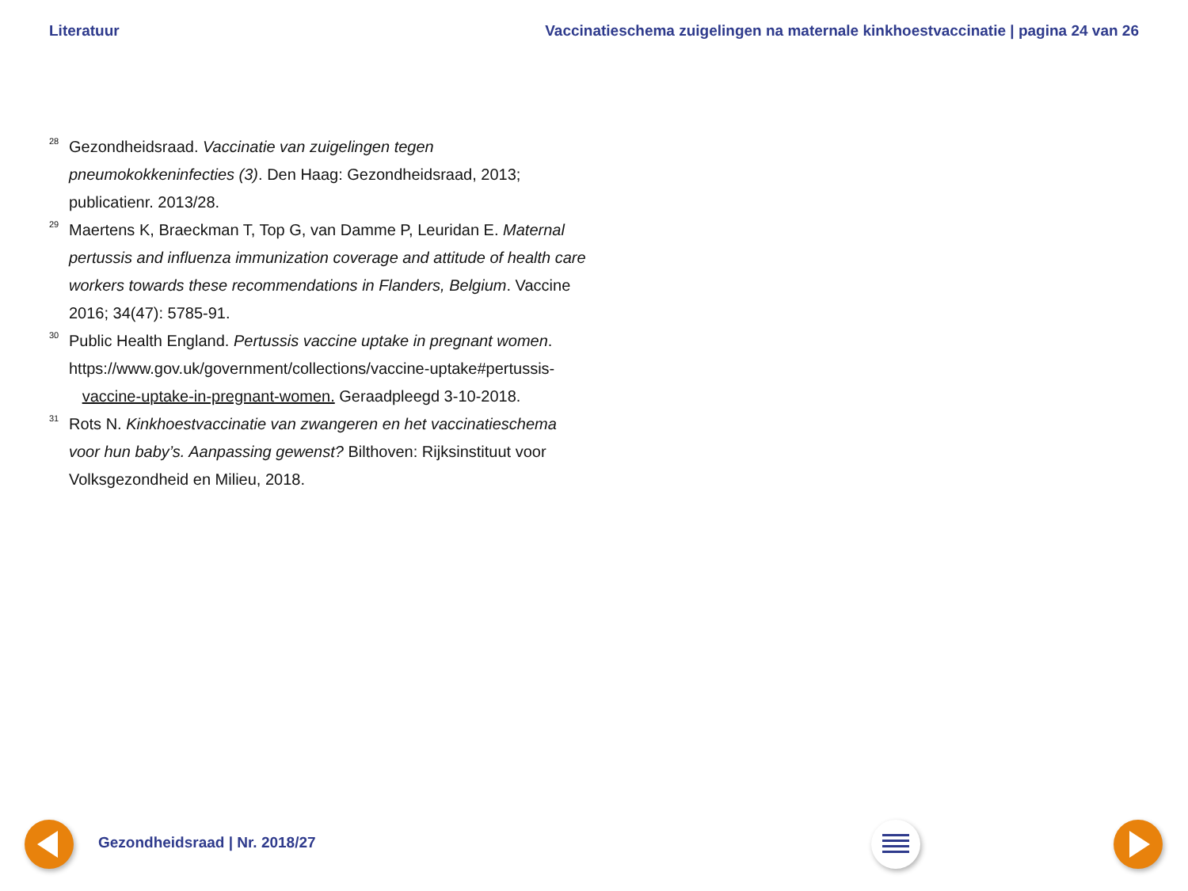Literatuur Vaccinatieschema zuigelingen na maternale kinkhoestvaccinatie | pagina 24 van 26
<sup>28</sup>
Gezondheidsraad. Vaccinatie van zuigelingen tegen pneumokokkeninfecties (3). Den Haag: Gezondheidsraad, 2013; publicatienr. 2013/28.
<sup>29</sup>
Maertens K, Braeckman T, Top G, van Damme P, Leuridan E. Maternal pertussis and influenza immunization coverage and attitude of health care workers towards these recommendations in Flanders, Belgium. Vaccine 2016; 34(47): 5785-91.
<sup>30</sup>
Public Health England. Pertussis vaccine uptake in pregnant women. https://www.gov.uk/government/collections/vaccine-uptake#pertussis-
vaccine-uptake-in-pregnant-women. Geraadpleegd 3-10-2018.
<sup>31</sup>
Rots N. Kinkhoestvaccinatie van zwangeren en het vaccinatieschema voor hun baby’s. Aanpassing gewenst? Bilthoven: Rijksinstituut voor Volksgezondheid en Milieu, 2018.
Gezondheidsraad | Nr. 2018/27